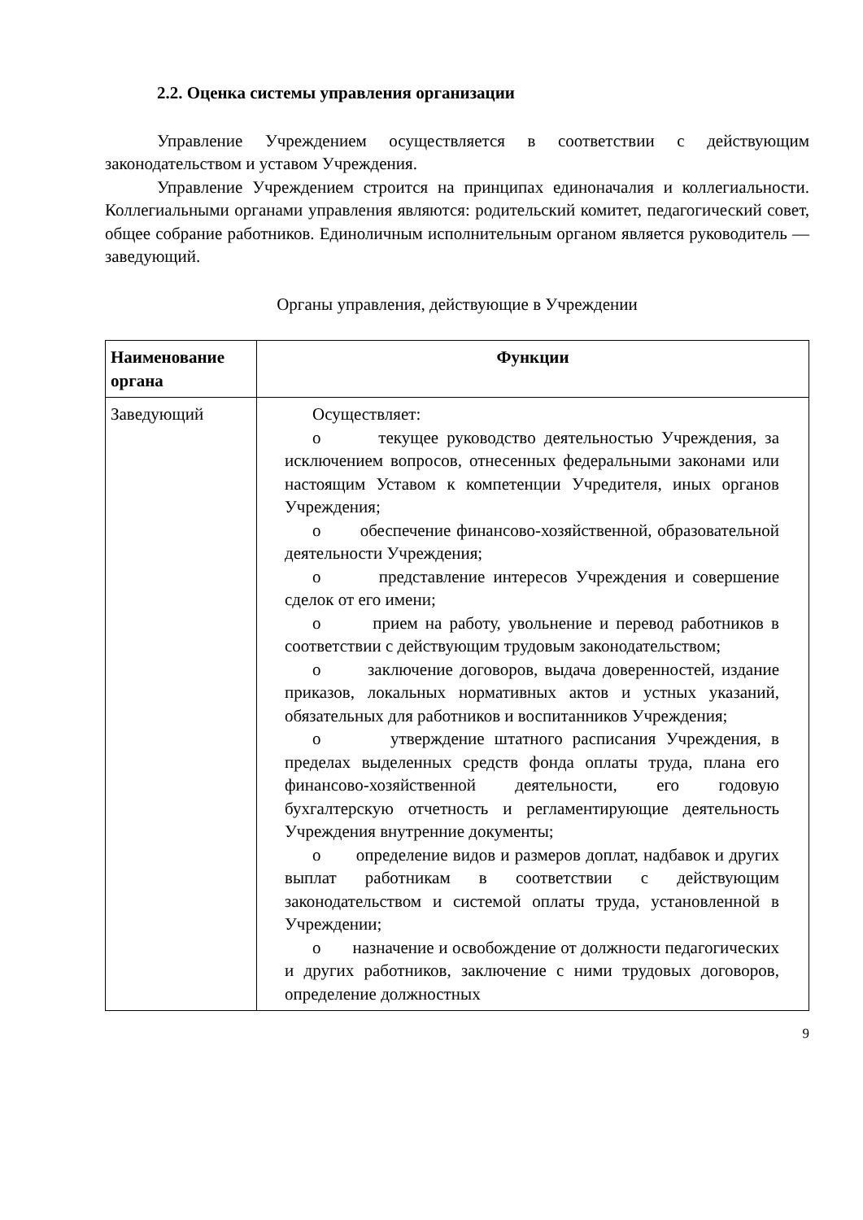2.2. Оценка системы управления организации
Управление Учреждением осуществляется в соответствии с действующим законодательством и уставом Учреждения.
Управление Учреждением строится на принципах единоначалия и коллегиальности. Коллегиальными органами управления являются: родительский комитет, педагогический совет, общее собрание работников. Единоличным исполнительным органом является руководитель — заведующий.
Органы управления, действующие в Учреждении
| Наименование органа | Функции |
| --- | --- |
| Заведующий | Осуществляет: o текущее руководство деятельностью Учреждения, за исключением вопросов, отнесенных федеральными законами или настоящим Уставом к компетенции Учредителя, иных органов Учреждения; o обеспечение финансово-хозяйственной, образовательной деятельности Учреждения; o представление интересов Учреждения и совершение сделок от его имени; o прием на работу, увольнение и перевод работников в соответствии с действующим трудовым законодательством; o заключение договоров, выдача доверенностей, издание приказов, локальных нормативных актов и устных указаний, обязательных для работников и воспитанников Учреждения; o утверждение штатного расписания Учреждения, в пределах выделенных средств фонда оплаты труда, плана его финансово-хозяйственной деятельности, его годовую бухгалтерскую отчетность и регламентирующие деятельность Учреждения внутренние документы; o определение видов и размеров доплат, надбавок и других выплат работникам в соответствии с действующим законодательством и системой оплаты труда, установленной в Учреждении; o назначение и освобождение от должности педагогических и других работников, заключение с ними трудовых договоров, определение должностных |
9